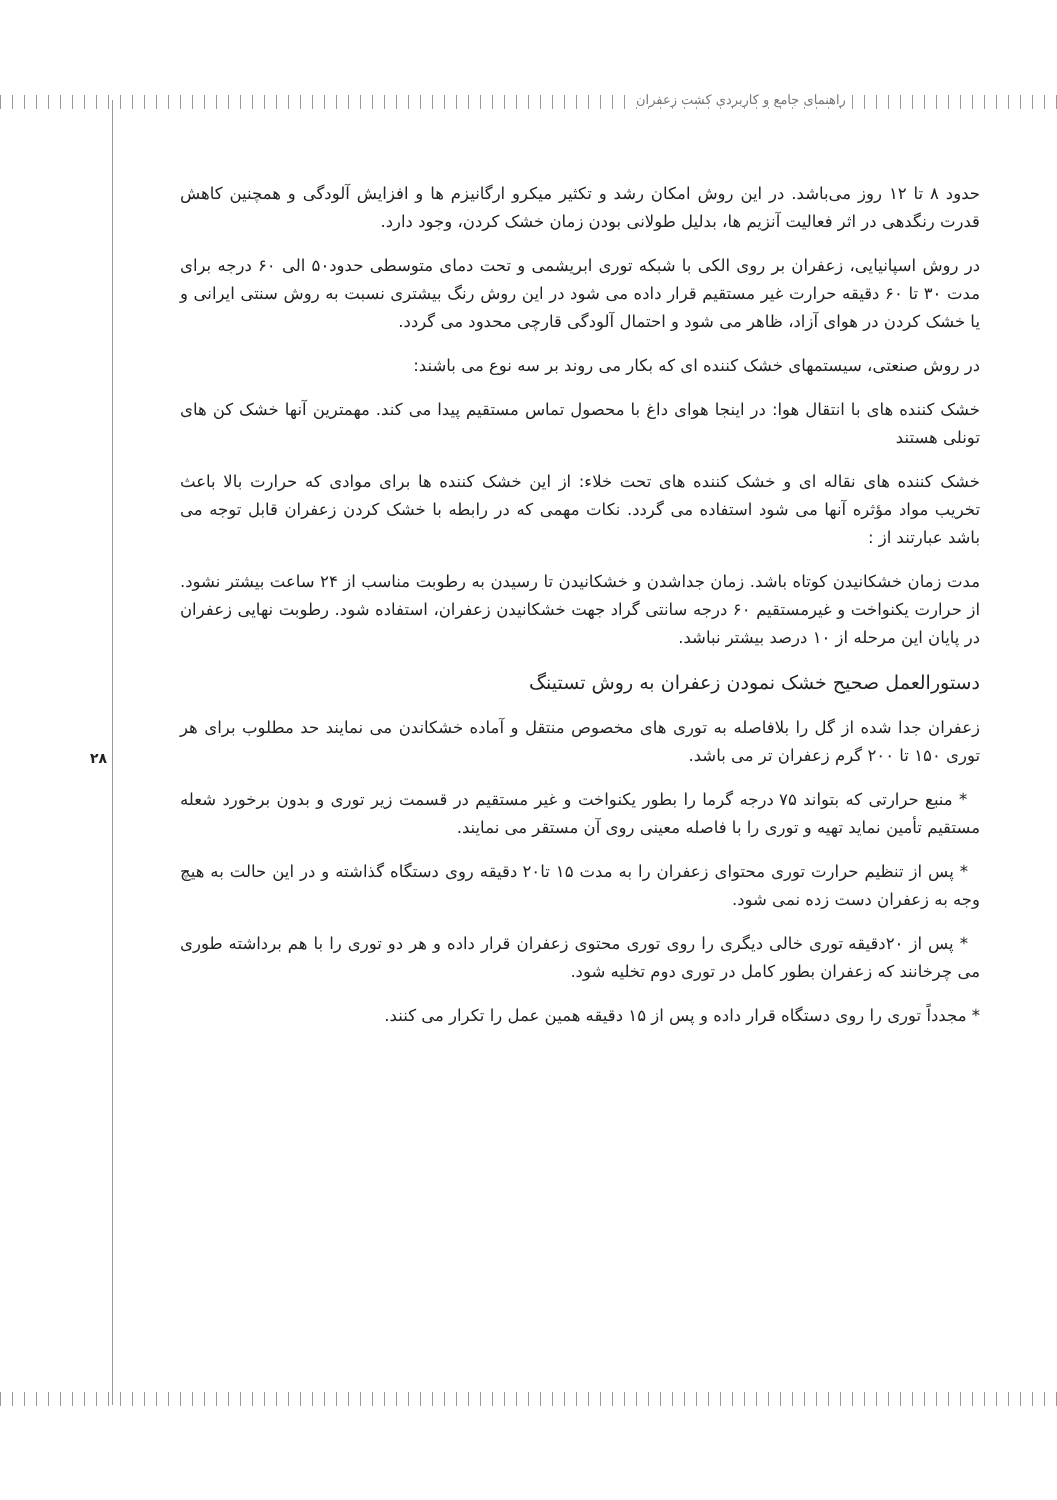راهنمای جامع و کاربردی کشت زعفران
۲۸
حدود ۸ تا ۱۲ روز می‌باشد. در این روش امکان رشد و تکثیر میکرو ارگانیزم ها و افزایش آلودگی و همچنین کاهش قدرت رنگدهی در اثر فعالیت آنزیم ها، بدلیل طولانی بودن زمان خشک کردن، وجود دارد.
در روش اسپانیایی، زعفران بر روی الکی با شبکه توری ابریشمی و تحت دمای متوسطی حدود۵۰ الی ۶۰ درجه برای مدت ۳۰ تا ۶۰ دقیقه حرارت غیر مستقیم قرار داده می شود در این روش رنگ بیشتری نسبت به روش سنتی ایرانی و یا خشک کردن در هوای آزاد، ظاهر می شود و احتمال آلودگی قارچی محدود می گردد.
در روش صنعتی، سیستمهای خشک کننده ای که بکار می روند بر سه نوع می باشند:
خشک کننده های با انتقال هوا: در اینجا هوای داغ با محصول تماس مستقیم پیدا می کند. مهمترین آنها خشک کن های تونلی هستند
خشک کننده های نقاله ای و خشک کننده های تحت خلاء: از این خشک کننده ها برای موادی که حرارت بالا باعث تخریب مواد مؤثره آنها می شود استفاده می گردد. نکات مهمی که در رابطه با خشک کردن زعفران قابل توجه می باشد عبارتند از :
مدت زمان خشکانیدن کوتاه باشد. زمان جداشدن و خشکانیدن تا رسیدن به رطوبت مناسب از ۲۴ ساعت بیشتر نشود. از حرارت یکنواخت و غیرمستقیم ۶۰ درجه سانتی گراد جهت خشکانیدن زعفران، استفاده شود. رطوبت نهایی زعفران در پایان این مرحله از ۱۰ درصد بیشتر نباشد.
دستورالعمل صحیح خشک نمودن زعفران به روش تستینگ
زعفران جدا شده از گل را بلافاصله به توری های مخصوص منتقل و آماده خشکاندن می نمایند حد مطلوب برای هر توری ۱۵۰ تا ۲۰۰ گرم زعفران تر می باشد.
* منبع حرارتی که بتواند ۷۵ درجه گرما را بطور یکنواخت و غیر مستقیم در قسمت زیر توری و بدون برخورد شعله مستقیم تأمین نماید تهیه و توری را با فاصله معینی روی آن مستقر می نمایند.
* پس از تنظیم حرارت توری محتوای زعفران را به مدت ۱۵ تا۲۰ دقیقه روی دستگاه گذاشته و در این حالت به هیچ وجه به زعفران دست زده نمی شود.
* پس از ۲۰دقیقه توری خالی دیگری را روی توری محتوی زعفران قرار داده و هر دو توری را با هم برداشته طوری می چرخانند که زعفران بطور کامل در توری دوم تخلیه شود.
* مجدداً توری را روی دستگاه قرار داده و پس از ۱۵ دقیقه همین عمل را تکرار می کنند.